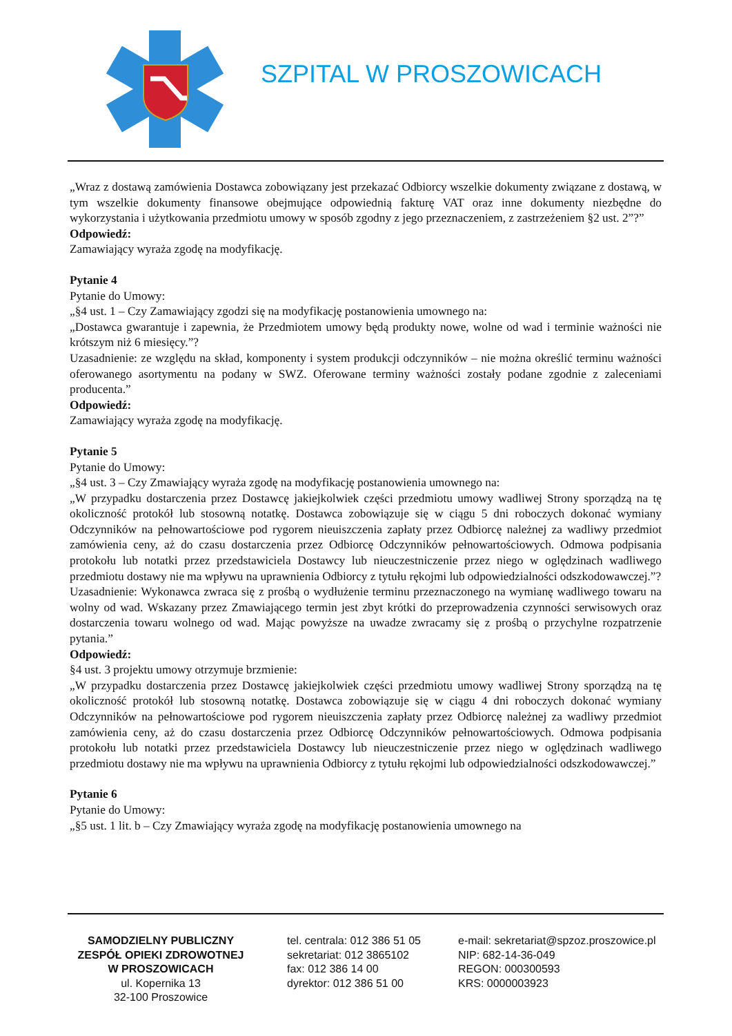SZPITAL W PROSZOWICACH
„Wraz z dostawą zamówienia Dostawca zobowiązany jest przekazać Odbiorcy wszelkie dokumenty związane z dostawą, w tym wszelkie dokumenty finansowe obejmujące odpowiednią fakturę VAT oraz inne dokumenty niezbędne do wykorzystania i użytkowania przedmiotu umowy w sposób zgodny z jego przeznaczeniem, z zastrzeżeniem §2 ust. 2”?”
Odpowiedź:
Zamawiający wyraża zgodę na modyfikację.
Pytanie 4
Pytanie do Umowy:
„§4 ust. 1 – Czy Zamawiający zgodzi się na modyfikację postanowienia umownego na:
„Dostawca gwarantuje i zapewnia, że Przedmiotem umowy będą produkty nowe, wolne od wad i terminie ważności nie krótszym niż 6 miesięcy.”?
Uzasadnienie: ze względu na skład, komponenty i system produkcji odczynników – nie można określić terminu ważności oferowanego asortymentu na podany w SWZ. Oferowane terminy ważności zostały podane zgodnie z zaleceniami producenta.”
Odpowiedź:
Zamawiający wyraża zgodę na modyfikację.
Pytanie 5
Pytanie do Umowy:
„§4 ust. 3 – Czy Zmawiający wyraża zgodę na modyfikację postanowienia umownego na:
„W przypadku dostarczenia przez Dostawcę jakiejkolwiek części przedmiotu umowy wadliwej Strony sporządzą na tę okoliczność protokół lub stosowną notatkę. Dostawca zobowiązuje się w ciągu 5 dni roboczych dokonać wymiany Odczynników na pełnowartościowe pod rygorem nieuiszczenia zapłaty przez Odbiorcę należnej za wadliwy przedmiot zamówienia ceny, aż do czasu dostarczenia przez Odbiorcę Odczynników pełnowartościowych. Odmowa podpisania protokołu lub notatki przez przedstawiciela Dostawcy lub nieuczestniczenie przez niego w oględzinach wadliwego przedmiotu dostawy nie ma wpływu na uprawnienia Odbiorcy z tytułu rękojmi lub odpowiedzialności odszkodowawczej.”?
Uzasadnienie: Wykonawca zwraca się z prośbą o wydłużenie terminu przeznaczonego na wymianę wadliwego towaru na wolny od wad. Wskazany przez Zmawiającego termin jest zbyt krótki do przeprowadzenia czynności serwisowych oraz dostarczenia towaru wolnego od wad. Mając powyższe na uwadze zwracamy się z prośbą o przychylne rozpatrzenie pytania.”
Odpowiedź:
§4 ust. 3 projektu umowy otrzymuje brzmienie:
„W przypadku dostarczenia przez Dostawcę jakiejkolwiek części przedmiotu umowy wadliwej Strony sporządzą na tę okoliczność protokół lub stosowną notatkę. Dostawca zobowiązuje się w ciągu 4 dni roboczych dokonać wymiany Odczynników na pełnowartościowe pod rygorem nieuiszczenia zapłaty przez Odbiorcę należnej za wadliwy przedmiot zamówienia ceny, aż do czasu dostarczenia przez Odbiorcę Odczynników pełnowartościowych. Odmowa podpisania protokołu lub notatki przez przedstawiciela Dostawcy lub nieuczestniczenie przez niego w oględzinach wadliwego przedmiotu dostawy nie ma wpływu na uprawnienia Odbiorcy z tytułu rękojmi lub odpowiedzialności odszkodowawczej.”
Pytanie 6
Pytanie do Umowy:
„§5 ust. 1 lit. b – Czy Zmawiający wyraża zgodę na modyfikację postanowienia umownego na
SAMODZIELNY PUBLICZNY
ZESPÓŁ OPIEKI ZDROWOTNEJ
W PROSZOWICACH
ul. Kopernika 13
32-100 Proszowice
tel. centrala: 012 386 51 05
sekretariat: 012 3865102
fax: 012 386 14 00
dyrektor: 012 386 51 00
e-mail: sekretariat@spzoz.proszowice.pl
NIP: 682-14-36-049
REGON: 000300593
KRS: 0000003923